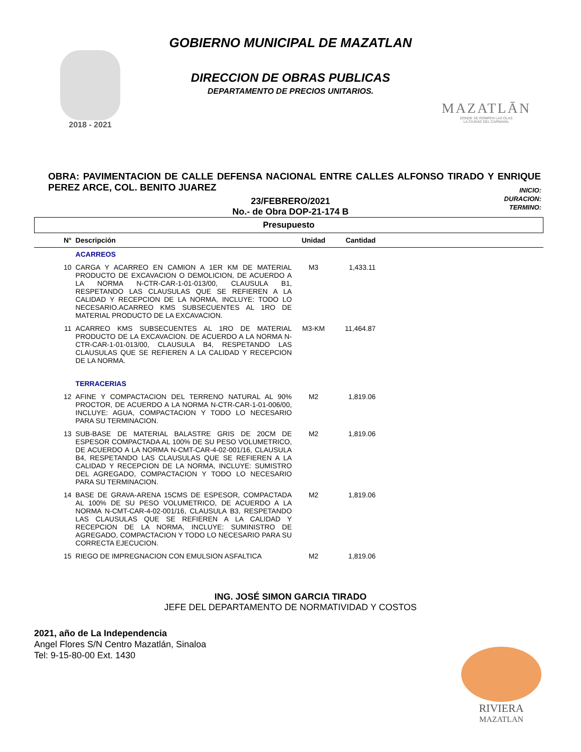2018 - 2021
MAZATLĀN
DONDE SE ROMPEN LAS OLAS
LA CIUDAD DEL CARNAVAL
GOBIERNO MUNICIPAL DE MAZATLAN
DIRECCION DE OBRAS PUBLICAS
DEPARTAMENTO DE PRECIOS UNITARIOS.
OBRA: PAVIMENTACION DE CALLE DEFENSA NACIONAL ENTRE CALLES ALFONSO TIRADO Y ENRIQUE PEREZ ARCE, COL. BENITO JUAREZ
INICIO:
DURACION:
TERMINO:
23/FEBRERO/2021
No.- de Obra DOP-21-174 B
| Presupuesto |
| N° | Descripción | Unidad | Cantidad | |
| --- | --- | --- | --- | --- |
| | ACARREOS | | | |
| 10 | CARGA Y ACARREO EN CAMION A 1ER KM DE MATERIAL PRODUCTO DE EXCAVACION O DEMOLICION, DE ACUERDO A LA NORMA N-CTR-CAR-1-01-013/00, CLAUSULA B1, RESPETANDO LAS CLAUSULAS QUE SE REFIEREN A LA CALIDAD Y RECEPCION DE LA NORMA, INCLUYE: TODO LO NECESARIO.ACARREO KMS SUBSECUENTES AL 1RO DE MATERIAL PRODUCTO DE LA EXCAVACION. | M3 | 1,433.11 | |
| 11 | ACARREO KMS SUBSECUENTES AL 1RO DE MATERIAL PRODUCTO DE LA EXCAVACION. DE ACUERDO A LA NORMA N-CTR-CAR-1-01-013/00, CLAUSULA B4, RESPETANDO LAS CLAUSULAS QUE SE REFIEREN A LA CALIDAD Y RECEPCION DE LA NORMA. | M3-KM | 11,464.87 | |
| | TERRACERIAS | | | |
| 12 | AFINE Y COMPACTACION DEL TERRENO NATURAL AL 90% PROCTOR, DE ACUERDO A LA NORMA N-CTR-CAR-1-01-006/00, INCLUYE: AGUA, COMPACTACION Y TODO LO NECESARIO PARA SU TERMINACION. | M2 | 1,819.06 | |
| 13 | SUB-BASE DE MATERIAL BALASTRE GRIS DE 20CM DE ESPESOR COMPACTADA AL 100% DE SU PESO VOLUMETRICO, DE ACUERDO A LA NORMA N-CMT-CAR-4-02-001/16, CLAUSULA B4, RESPETANDO LAS CLAUSULAS QUE SE REFIEREN A LA CALIDAD Y RECEPCION DE LA NORMA, INCLUYE: SUMISTRO DEL AGREGADO, COMPACTACION Y TODO LO NECESARIO PARA SU TERMINACION. | M2 | 1,819.06 | |
| 14 | BASE DE GRAVA-ARENA 15CMS DE ESPESOR, COMPACTADA AL 100% DE SU PESO VOLUMETRICO, DE ACUERDO A LA NORMA N-CMT-CAR-4-02-001/16, CLAUSULA B3, RESPETANDO LAS CLAUSULAS QUE SE REFIEREN A LA CALIDAD Y RECEPCION DE LA NORMA, INCLUYE: SUMINISTRO DE AGREGADO, COMPACTACION Y TODO LO NECESARIO PARA SU CORRECTA EJECUCION. | M2 | 1,819.06 | |
| 15 | RIEGO DE IMPREGNACION CON EMULSION ASFALTICA | M2 | 1,819.06 | |
ING. JOSÉ SIMON GARCIA TIRADO
JEFE DEL DEPARTAMENTO DE NORMATIVIDAD Y COSTOS
2021, año de La Independencia
Angel Flores S/N Centro Mazatlán, Sinaloa
Tel: 9-15-80-00 Ext. 1430
RIVIERA
MAZATLAN